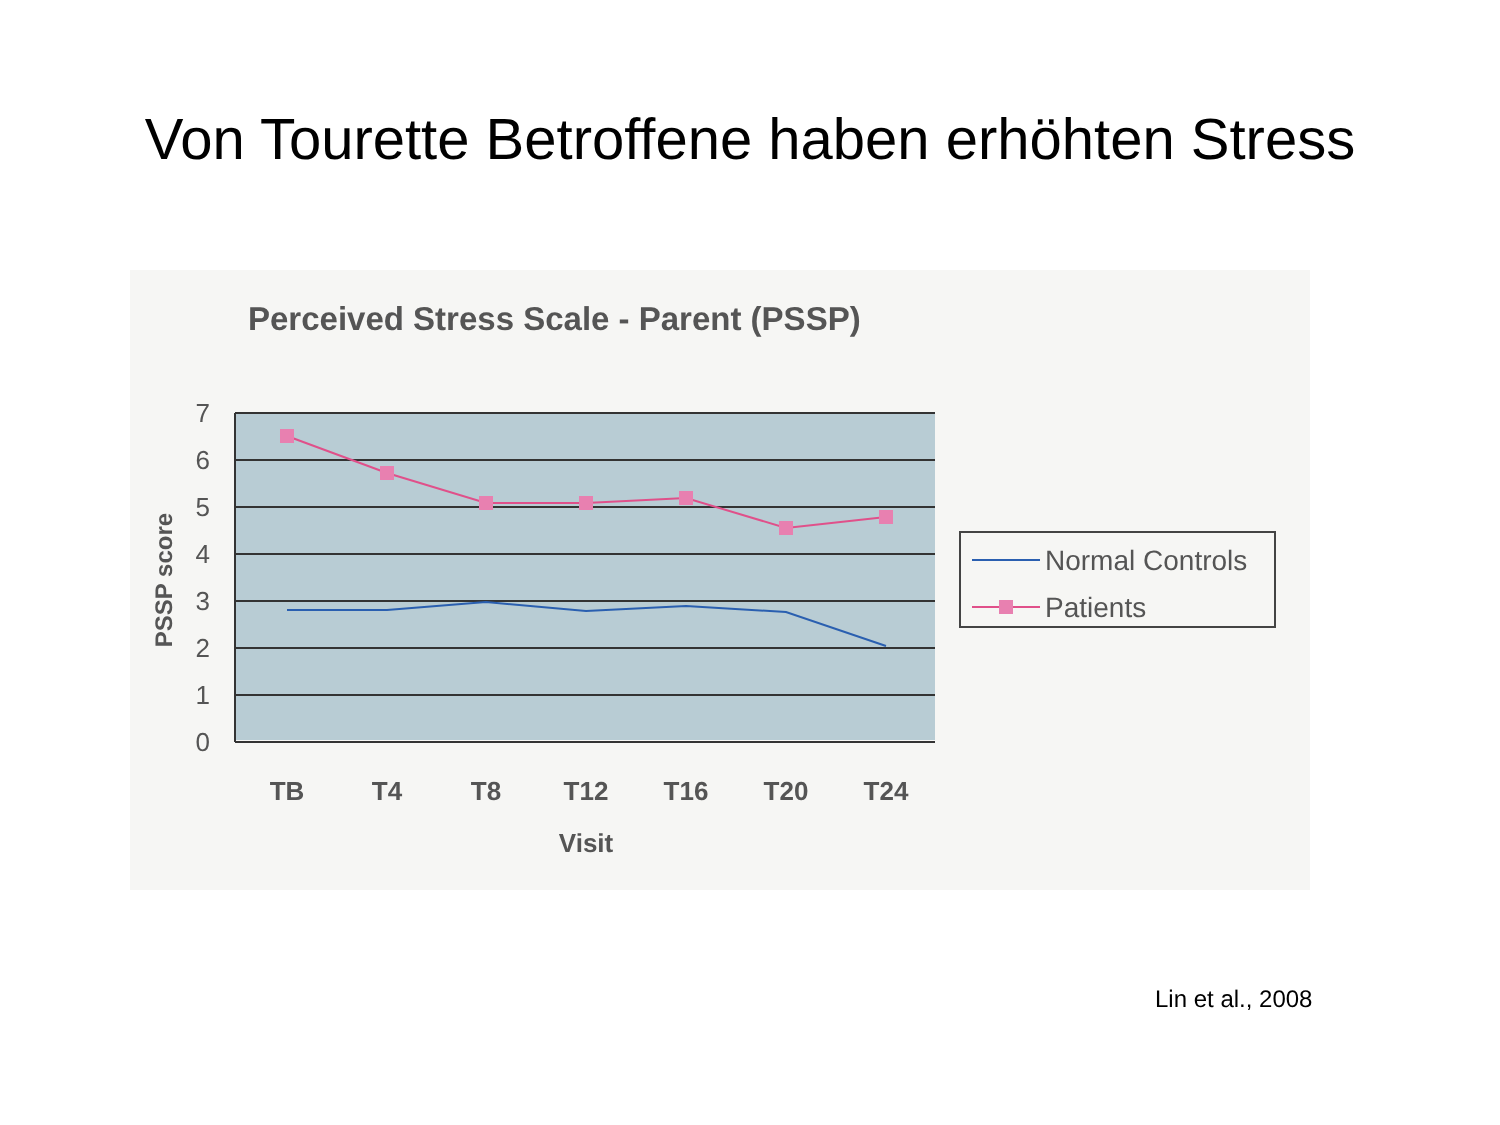Von Tourette Betroffene haben erhöhten Stress
Perceived Stress Scale - Parent (PSSP)
7
6
5
4
3
2
1
0
PSSP score
TB
T4
T8
T12
T16
T20
T24
Visit
Normal Controls
Patients
Lin et al., 2008